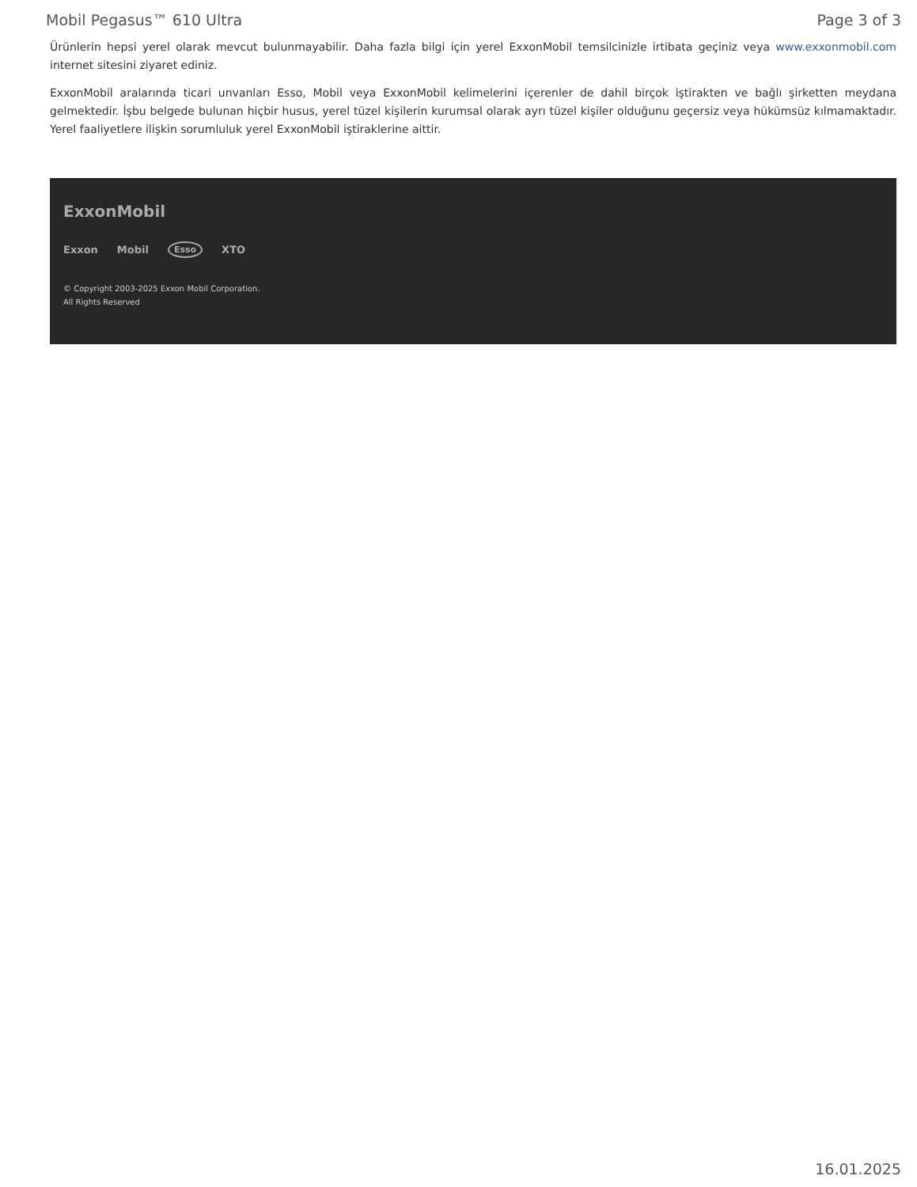Mobil Pegasus™ 610 Ultra Page 3 of 3
Ürünlerin hepsi yerel olarak mevcut bulunmayabilir. Daha fazla bilgi için yerel ExxonMobil temsilcinizle irtibata geçiniz veya www.exxonmobil.com internet sitesini ziyaret ediniz.
ExxonMobil aralarında ticari unvanları Esso, Mobil veya ExxonMobil kelimelerini içerenler de dahil birçok iştirakten ve bağlı şirketten meydana gelmektedir. İşbu belgede bulunan hiçbir husus, yerel tüzel kişilerin kurumsal olarak ayrı tüzel kişiler olduğunu geçersiz veya hükümsüz kılmamaktadır. Yerel faaliyetlere ilişkin sorumluluk yerel ExxonMobil iştiraklerine aittir.
ExxonMobil
Exxon Mobil Esso XTO
© Copyright 2003-2025 Exxon Mobil Corporation. All Rights Reserved
16.01.2025